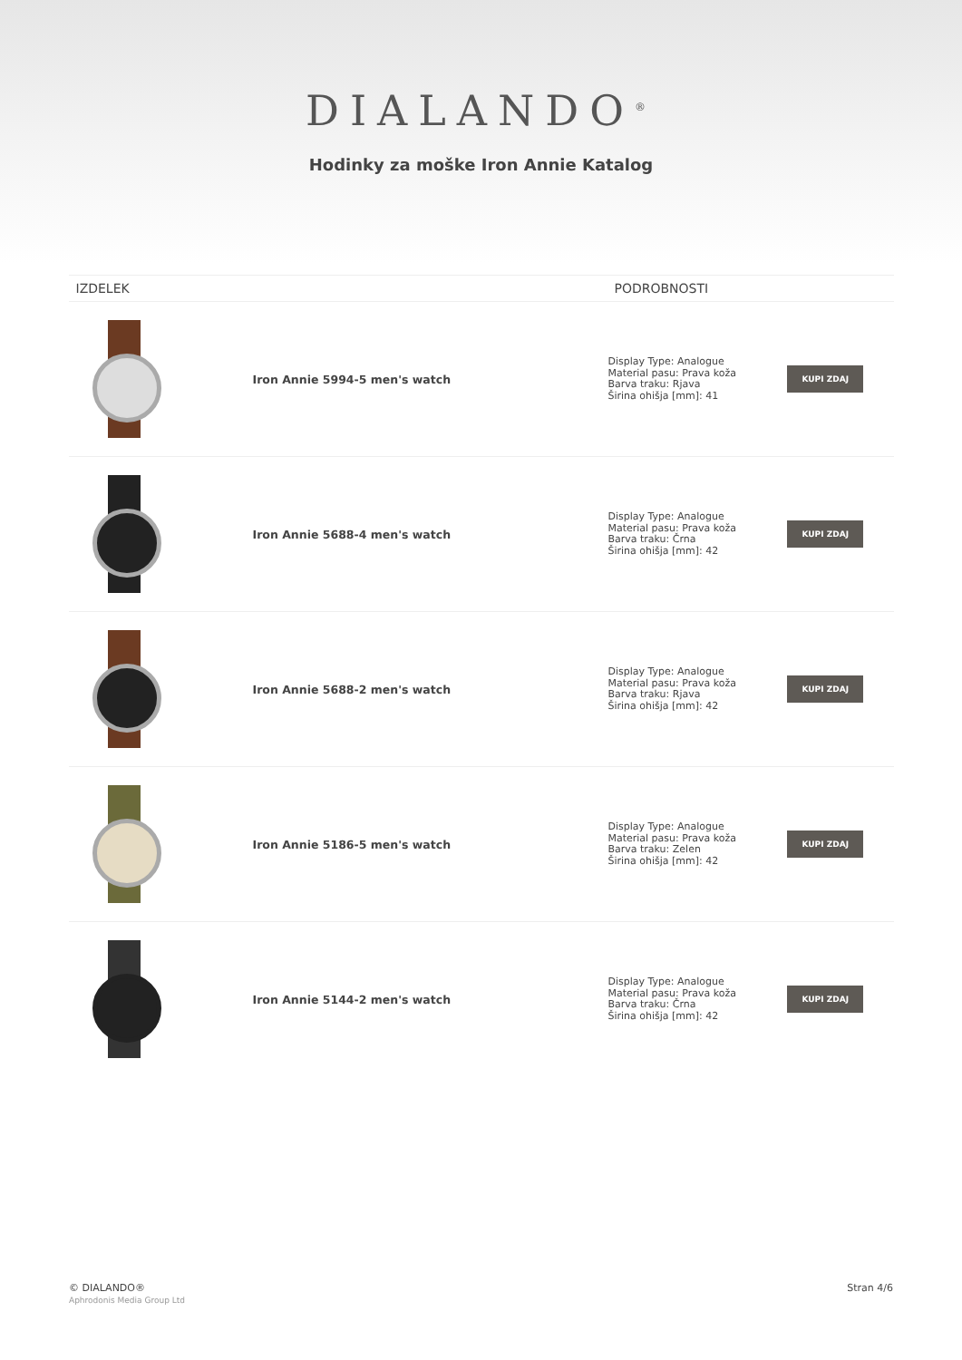DIALANDO<sup>®</sup>
Hodinky za moške Iron Annie Katalog
| IZDELEK | | PODROBNOSTI | |
| --- | --- | --- | --- |
| | Iron Annie 5994-5 men's watch | Display Type: Analogue Material pasu: Prava koža Barva traku: Rjava Širina ohišja [mm]: 41 | KUPI ZDAJ |
| | Iron Annie 5688-4 men's watch | Display Type: Analogue Material pasu: Prava koža Barva traku: Črna Širina ohišja [mm]: 42 | KUPI ZDAJ |
| | Iron Annie 5688-2 men's watch | Display Type: Analogue Material pasu: Prava koža Barva traku: Rjava Širina ohišja [mm]: 42 | KUPI ZDAJ |
| | Iron Annie 5186-5 men's watch | Display Type: Analogue Material pasu: Prava koža Barva traku: Zelen Širina ohišja [mm]: 42 | KUPI ZDAJ |
| | Iron Annie 5144-2 men's watch | Display Type: Analogue Material pasu: Prava koža Barva traku: Črna Širina ohišja [mm]: 42 | KUPI ZDAJ |
© DIALANDO®
Aphrodonis Media Group Ltd
Stran 4/6